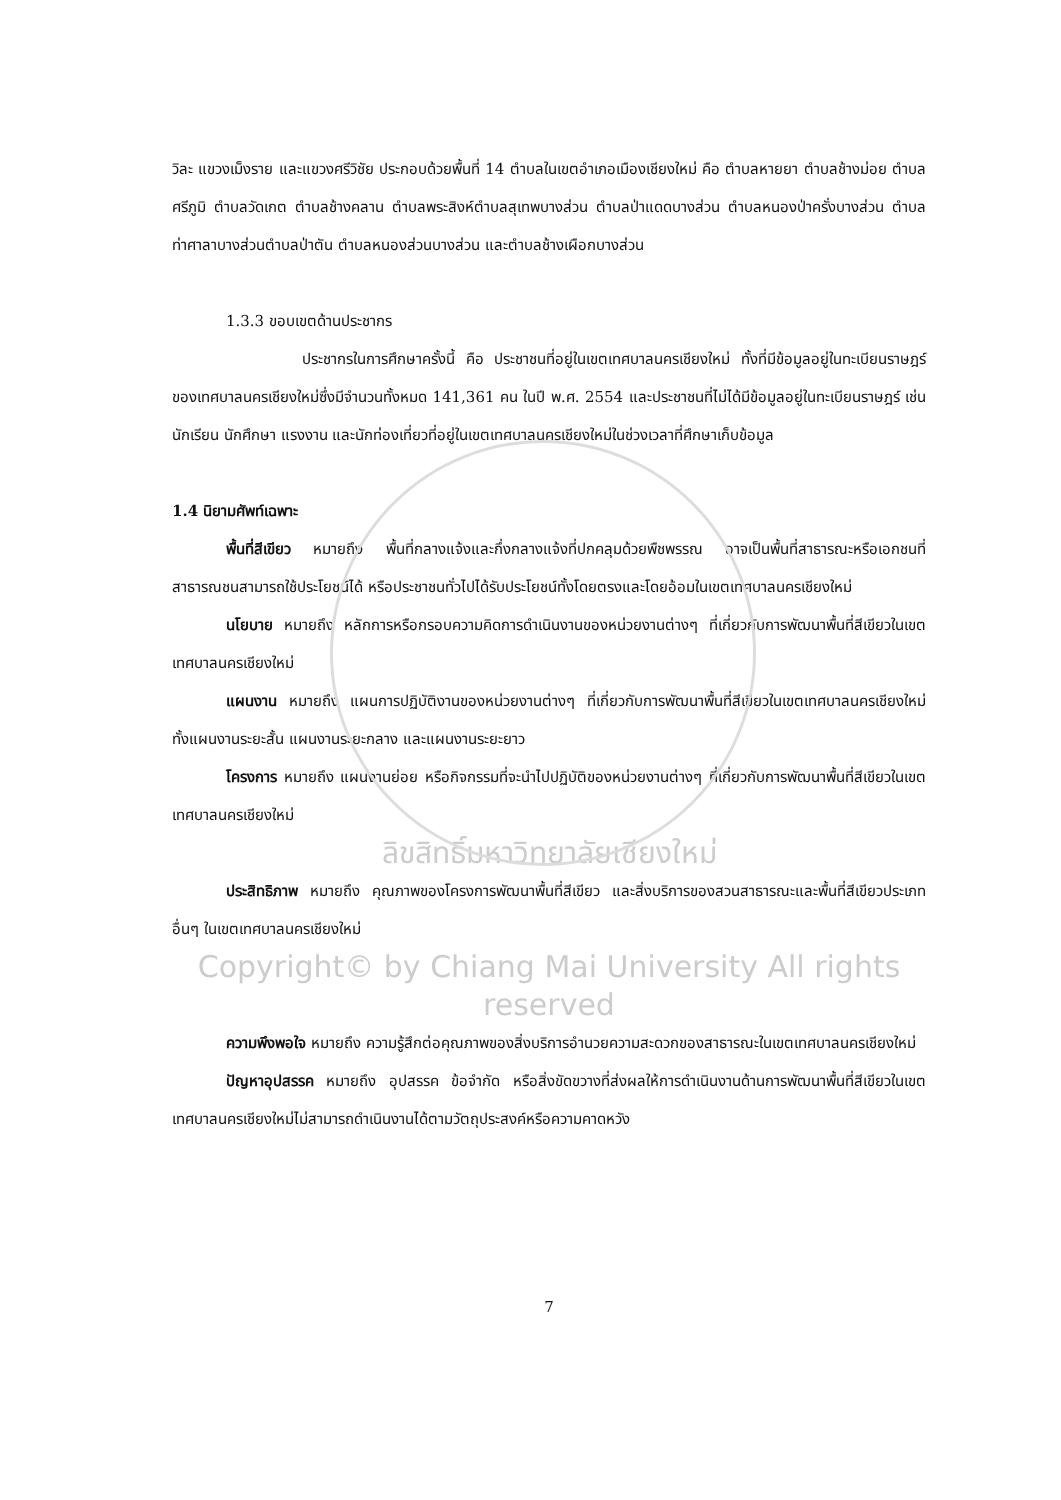วิละ แขวงเม็งราย และแขวงศรีวิชัย ประกอบด้วยพื้นที่ 14 ตำบลในเขตอำเภอเมืองเชียงใหม่ คือ ตำบลหายยา ตำบลช้างม่อย ตำบลศรีภูมิ ตำบลวัดเกต ตำบลช้างคลาน ตำบลพระสิงห์ตำบลสุเทพบางส่วน ตำบลป่าแดดบางส่วน ตำบลหนองป่าครั่งบางส่วน ตำบลท่าศาลาบางส่วนตำบลป่าตัน ตำบลหนองส่วนบางส่วน และตำบลช้างเผือกบางส่วน
1.3.3 ขอบเขตด้านประชากร
ประชากรในการศึกษาครั้งนี้ คือ ประชาชนที่อยู่ในเขตเทศบาลนครเชียงใหม่ ทั้งที่มีข้อมูลอยู่ในทะเบียนราษฎร์ของเทศบาลนครเชียงใหม่ซึ่งมีจำนวนทั้งหมด 141,361 คน ในปี พ.ศ. 2554 และประชาชนที่ไม่ได้มีข้อมูลอยู่ในทะเบียนราษฎร์ เช่น นักเรียน นักศึกษา แรงงาน และนักท่องเที่ยวที่อยู่ในเขตเทศบาลนครเชียงใหม่ในช่วงเวลาที่ศึกษาเก็บข้อมูล
1.4 นิยามศัพท์เฉพาะ
พื้นที่สีเขียว หมายถึง พื้นที่กลางแจ้งและกึ่งกลางแจ้งที่ปกคลุมด้วยพืชพรรณ อาจเป็นพื้นที่สาธารณะหรือเอกชนที่สาธารณชนสามารถใช้ประโยชน์ได้ หรือประชาชนทั่วไปได้รับประโยชน์ทั้งโดยตรงและโดยอ้อมในเขตเทศบาลนครเชียงใหม่
นโยบาย หมายถึง หลักการหรือกรอบความคิดการดำเนินงานของหน่วยงานต่างๆ ที่เกี่ยวกับการพัฒนาพื้นที่สีเขียวในเขตเทศบาลนครเชียงใหม่
แผนงาน หมายถึง แผนการปฏิบัติงานของหน่วยงานต่างๆ ที่เกี่ยวกับการพัฒนาพื้นที่สีเขียวในเขตเทศบาลนครเชียงใหม่ ทั้งแผนงานระยะสั้น แผนงานระยะกลาง และแผนงานระยะยาว
โครงการ หมายถึง แผนงานย่อย หรือกิจกรรมที่จะนำไปปฏิบัติของหน่วยงานต่างๆ ที่เกี่ยวกับการพัฒนาพื้นที่สีเขียวในเขตเทศบาลนครเชียงใหม่
ลิขสิทธิ์มหาวิทยาลัยเชียงใหม่
ประสิทธิภาพ หมายถึง คุณภาพของโครงการพัฒนาพื้นที่สีเขียว และสิ่งบริการของสวนสาธารณะและพื้นที่สีเขียวประเภทอื่นๆ ในเขตเทศบาลนครเชียงใหม่
Copyright© by Chiang Mai University All rights reserved
ความพึงพอใจ หมายถึง ความรู้สึกต่อคุณภาพของสิ่งบริการอำนวยความสะดวกของสาธารณะในเขตเทศบาลนครเชียงใหม่
ปัญหาอุปสรรค หมายถึง อุปสรรค ข้อจำกัด หรือสิ่งขัดขวางที่ส่งผลให้การดำเนินงานด้านการพัฒนาพื้นที่สีเขียวในเขตเทศบาลนครเชียงใหม่ไม่สามารถดำเนินงานได้ตามวัตถุประสงค์หรือความคาดหวัง
7